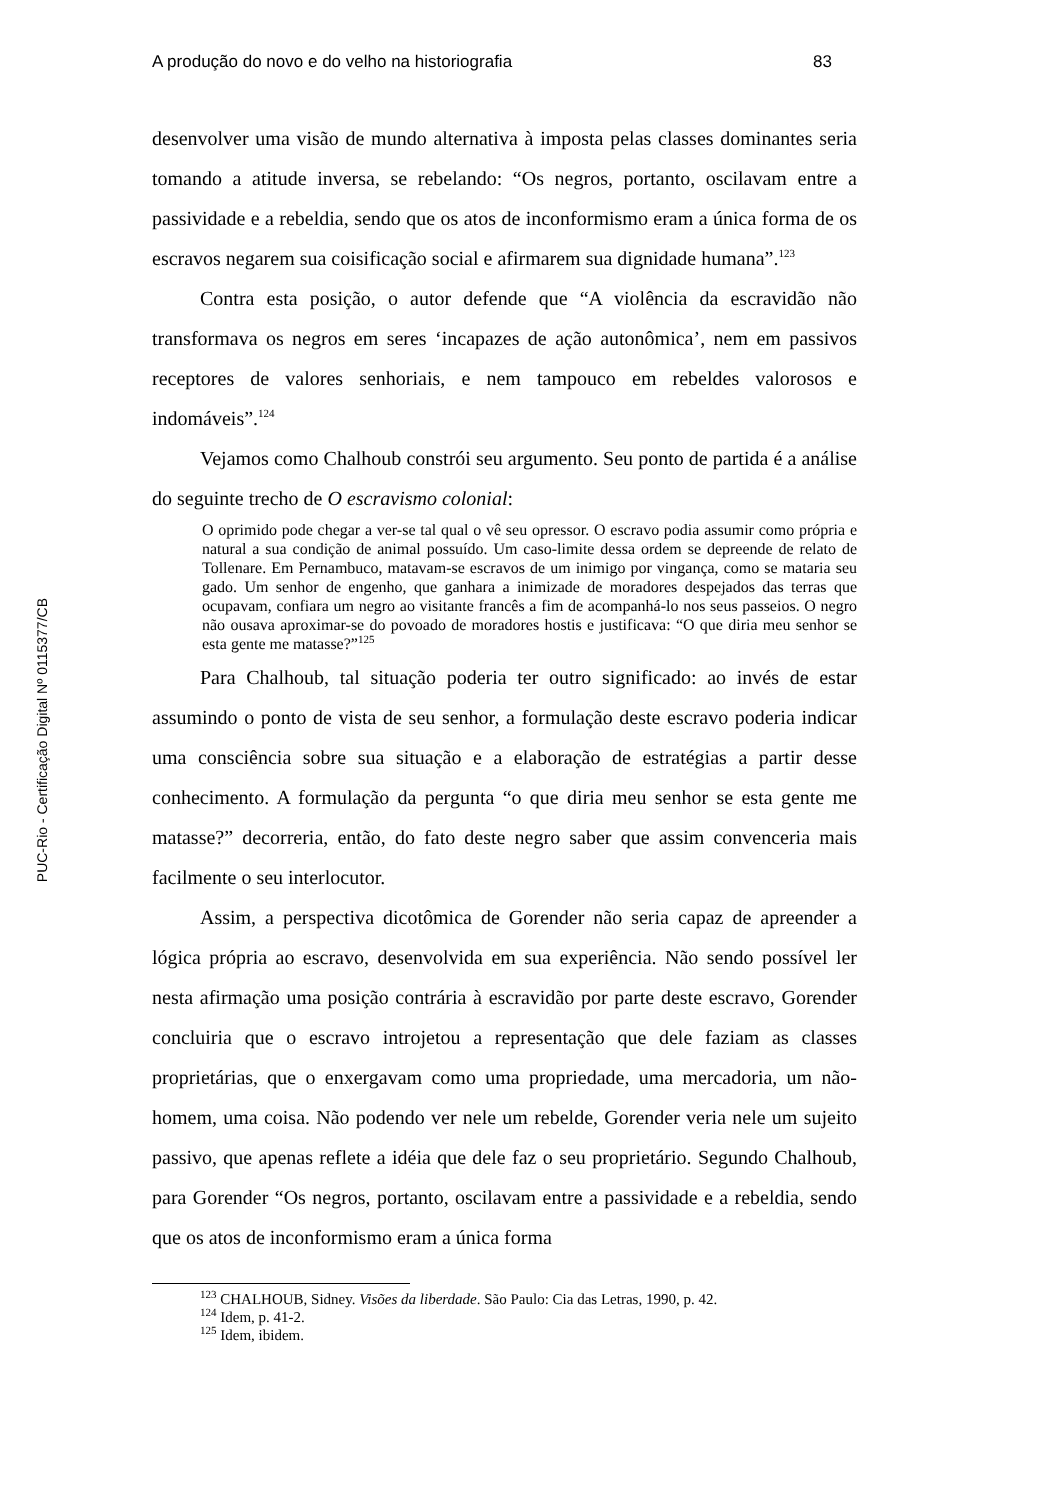A produção do novo e do velho na historiografia 83
PUC-Rio - Certificação Digital Nº 0115377/CB
desenvolver uma visão de mundo alternativa à imposta pelas classes dominantes seria tomando a atitude inversa, se rebelando: “Os negros, portanto, oscilavam entre a passividade e a rebeldia, sendo que os atos de inconformismo eram a única forma de os escravos negarem sua coisificação social e afirmarem sua dignidade humana”.<sup>123</sup>
Contra esta posição, o autor defende que “A violência da escravidão não transformava os negros em seres ‘incapazes de ação autonômica’, nem em passivos receptores de valores senhoriais, e nem tampouco em rebeldes valorosos e indomáveis”.<sup>124</sup>
Vejamos como Chalhoub constrói seu argumento. Seu ponto de partida é a análise do seguinte trecho de O escravismo colonial:
O oprimido pode chegar a ver-se tal qual o vê seu opressor. O escravo podia assumir como própria e natural a sua condição de animal possuído. Um caso-limite dessa ordem se depreende de relato de Tollenare. Em Pernambuco, matavam-se escravos de um inimigo por vingança, como se mataria seu gado. Um senhor de engenho, que ganhara a inimizade de moradores despejados das terras que ocupavam, confiara um negro ao visitante francês a fim de acompanhá-lo nos seus passeios. O negro não ousava aproximar-se do povoado de moradores hostis e justificava: “O que diria meu senhor se esta gente me matasse?”<sup>125</sup>
Para Chalhoub, tal situação poderia ter outro significado: ao invés de estar assumindo o ponto de vista de seu senhor, a formulação deste escravo poderia indicar uma consciência sobre sua situação e a elaboração de estratégias a partir desse conhecimento. A formulação da pergunta “o que diria meu senhor se esta gente me matasse?” decorreria, então, do fato deste negro saber que assim convenceria mais facilmente o seu interlocutor.
Assim, a perspectiva dicotômica de Gorender não seria capaz de apreender a lógica própria ao escravo, desenvolvida em sua experiência. Não sendo possível ler nesta afirmação uma posição contrária à escravidão por parte deste escravo, Gorender concluiria que o escravo introjetou a representação que dele faziam as classes proprietárias, que o enxergavam como uma propriedade, uma mercadoria, um não-homem, uma coisa. Não podendo ver nele um rebelde, Gorender veria nele um sujeito passivo, que apenas reflete a idéia que dele faz o seu proprietário. Segundo Chalhoub, para Gorender “Os negros, portanto, oscilavam entre a passividade e a rebeldia, sendo que os atos de inconformismo eram a única forma
<sup>123</sup> CHALHOUB, Sidney. Visões da liberdade. São Paulo: Cia das Letras, 1990, p. 42.
<sup>124</sup> Idem, p. 41-2.
<sup>125</sup> Idem, ibidem.